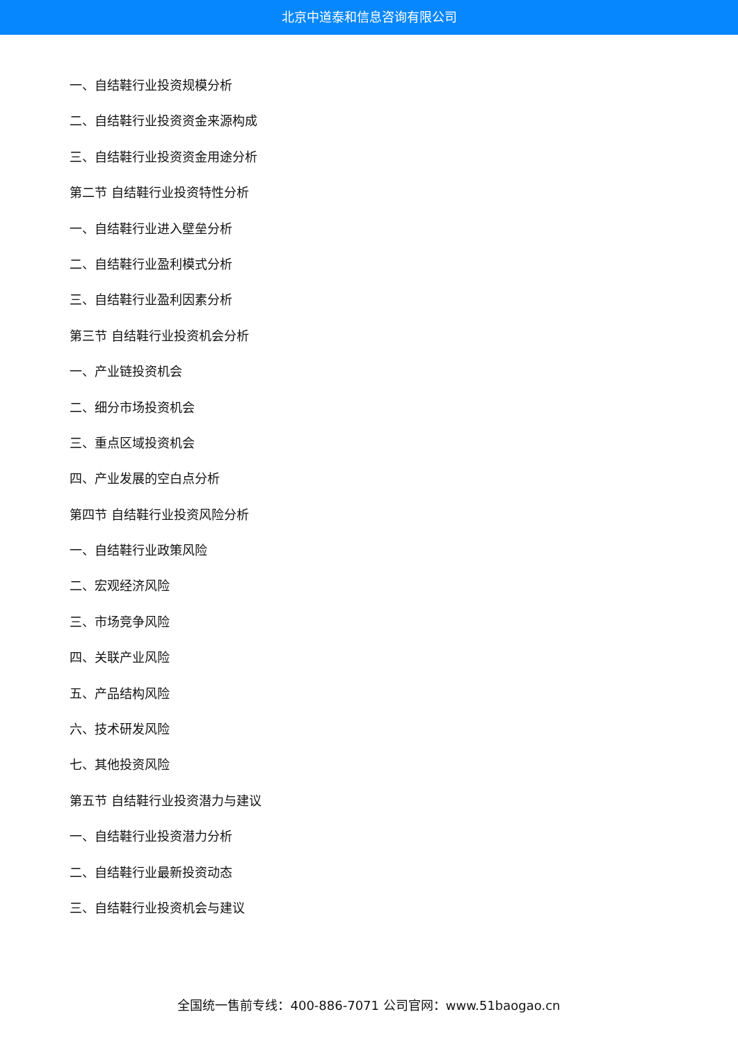北京中道泰和信息咨询有限公司
一、自结鞋行业投资规模分析
二、自结鞋行业投资资金来源构成
三、自结鞋行业投资资金用途分析
第二节 自结鞋行业投资特性分析
一、自结鞋行业进入壁垒分析
二、自结鞋行业盈利模式分析
三、自结鞋行业盈利因素分析
第三节 自结鞋行业投资机会分析
一、产业链投资机会
二、细分市场投资机会
三、重点区域投资机会
四、产业发展的空白点分析
第四节 自结鞋行业投资风险分析
一、自结鞋行业政策风险
二、宏观经济风险
三、市场竞争风险
四、关联产业风险
五、产品结构风险
六、技术研发风险
七、其他投资风险
第五节 自结鞋行业投资潜力与建议
一、自结鞋行业投资潜力分析
二、自结鞋行业最新投资动态
三、自结鞋行业投资机会与建议
全国统一售前专线：400-886-7071 公司官网：www.51baogao.cn